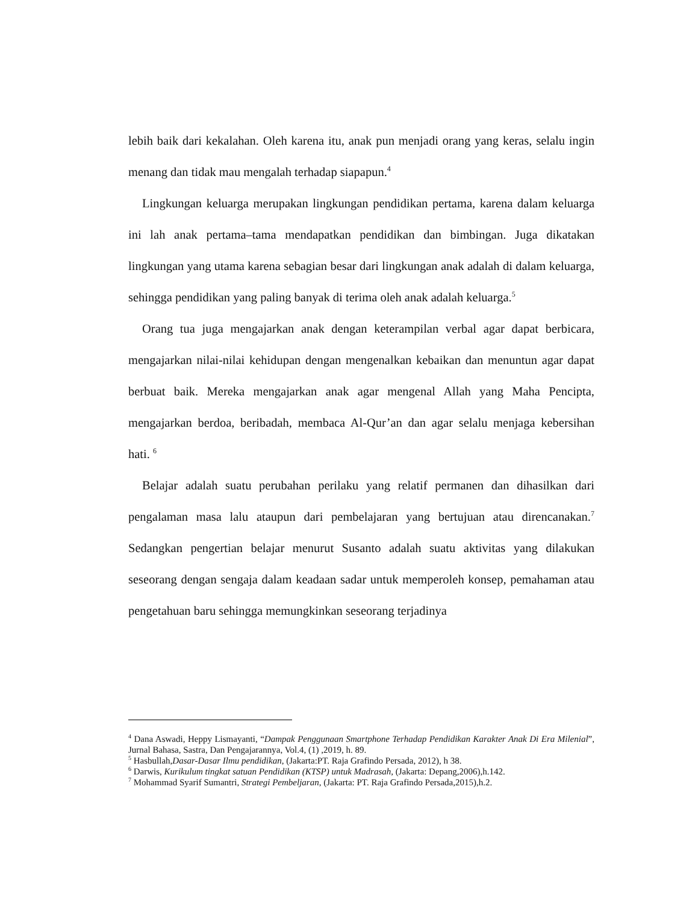lebih baik dari kekalahan. Oleh karena itu, anak pun menjadi orang yang keras, selalu ingin menang dan tidak mau mengalah terhadap siapapun.<sup>4</sup>
Lingkungan keluarga merupakan lingkungan pendidikan pertama, karena dalam keluarga ini lah anak pertama–tama mendapatkan pendidikan dan bimbingan. Juga dikatakan lingkungan yang utama karena sebagian besar dari lingkungan anak adalah di dalam keluarga, sehingga pendidikan yang paling banyak di terima oleh anak adalah keluarga.<sup>5</sup>
Orang tua juga mengajarkan anak dengan keterampilan verbal agar dapat berbicara, mengajarkan nilai-nilai kehidupan dengan mengenalkan kebaikan dan menuntun agar dapat berbuat baik. Mereka mengajarkan anak agar mengenal Allah yang Maha Pencipta, mengajarkan berdoa, beribadah, membaca Al-Qur’an dan agar selalu menjaga kebersihan hati. <sup>6</sup>
Belajar adalah suatu perubahan perilaku yang relatif permanen dan dihasilkan dari pengalaman masa lalu ataupun dari pembelajaran yang bertujuan atau direncanakan.<sup>7</sup> Sedangkan pengertian belajar menurut Susanto adalah suatu aktivitas yang dilakukan seseorang dengan sengaja dalam keadaan sadar untuk memperoleh konsep, pemahaman atau pengetahuan baru sehingga memungkinkan seseorang terjadinya
<sup>4</sup> Dana Aswadi, Heppy Lismayanti, “Dampak Penggunaan Smartphone Terhadap Pendidikan Karakter Anak Di Era Milenial”, Jurnal Bahasa, Sastra, Dan Pengajarannya, Vol.4, (1) ,2019, h. 89.
<sup>5</sup> Hasbullah,Dasar-Dasar Ilmu pendidikan, (Jakarta:PT. Raja Grafindo Persada, 2012), h 38.
<sup>6</sup> Darwis, Kurikulum tingkat satuan Pendidikan (KTSP) untuk Madrasah, (Jakarta: Depang,2006),h.142.
<sup>7</sup> Mohammad Syarif Sumantri, Strategi Pembeljaran, (Jakarta: PT. Raja Grafindo Persada,2015),h.2.